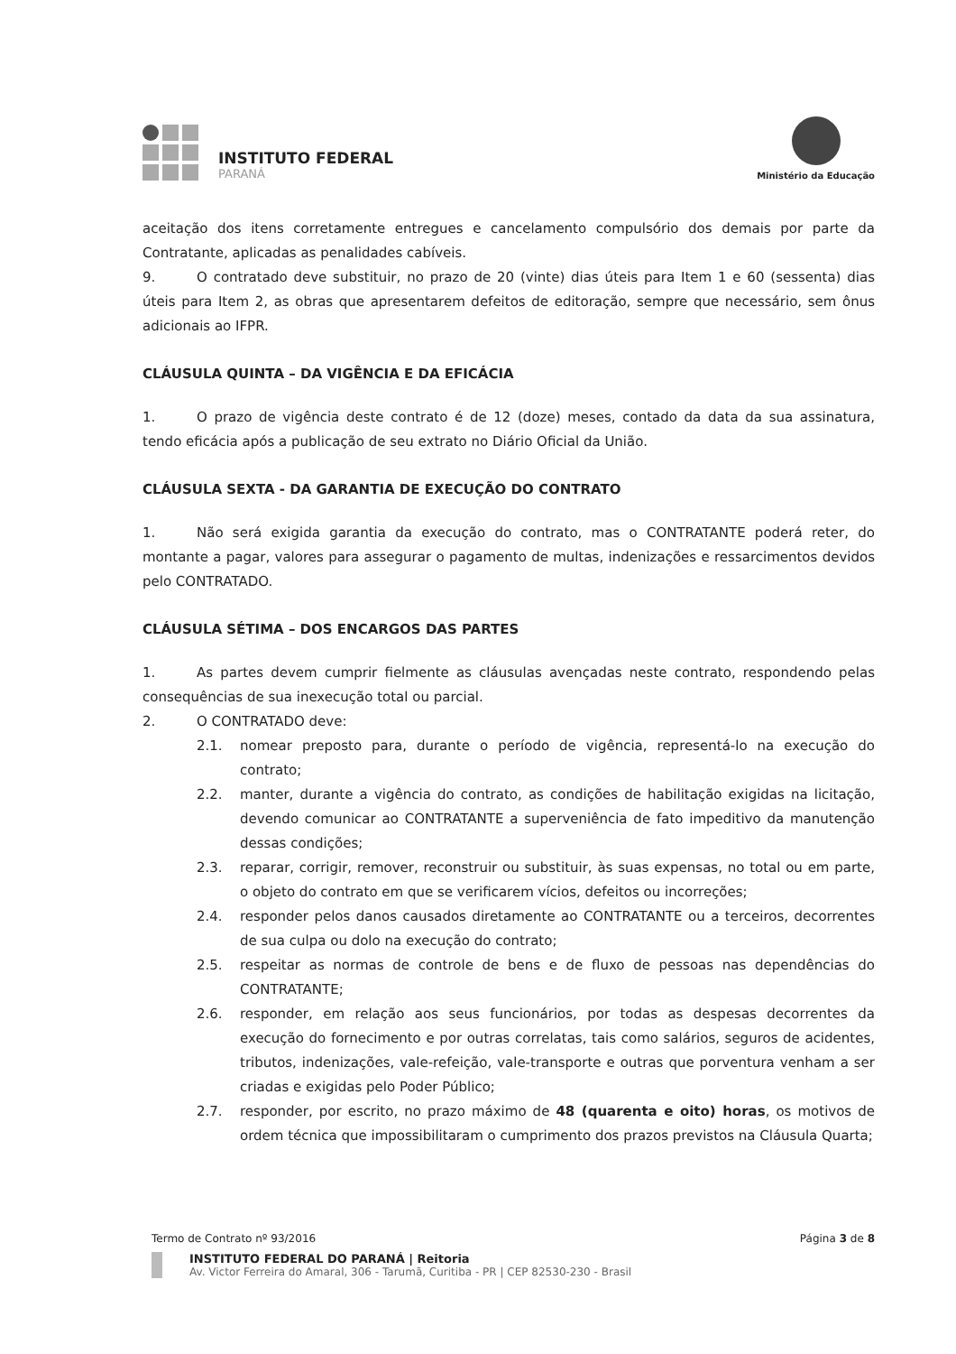INSTITUTO FEDERAL
PARANÁ
Ministério da Educação
aceitação dos itens corretamente entregues e cancelamento compulsório dos demais por parte da Contratante, aplicadas as penalidades cabíveis.
9. O contratado deve substituir, no prazo de 20 (vinte) dias úteis para Item 1 e 60 (sessenta) dias úteis para Item 2, as obras que apresentarem defeitos de editoração, sempre que necessário, sem ônus adicionais ao IFPR.
CLÁUSULA QUINTA – DA VIGÊNCIA E DA EFICÁCIA
1. O prazo de vigência deste contrato é de 12 (doze) meses, contado da data da sua assinatura, tendo eficácia após a publicação de seu extrato no Diário Oficial da União.
CLÁUSULA SEXTA - DA GARANTIA DE EXECUÇÃO DO CONTRATO
1. Não será exigida garantia da execução do contrato, mas o CONTRATANTE poderá reter, do montante a pagar, valores para assegurar o pagamento de multas, indenizações e ressarcimentos devidos pelo CONTRATADO.
CLÁUSULA SÉTIMA – DOS ENCARGOS DAS PARTES
1. As partes devem cumprir fielmente as cláusulas avençadas neste contrato, respondendo pelas consequências de sua inexecução total ou parcial.
2. O CONTRATADO deve:
2.1. nomear preposto para, durante o período de vigência, representá-lo na execução do contrato;
2.2. manter, durante a vigência do contrato, as condições de habilitação exigidas na licitação, devendo comunicar ao CONTRATANTE a superveniência de fato impeditivo da manutenção dessas condições;
2.3. reparar, corrigir, remover, reconstruir ou substituir, às suas expensas, no total ou em parte, o objeto do contrato em que se verificarem vícios, defeitos ou incorreções;
2.4. responder pelos danos causados diretamente ao CONTRATANTE ou a terceiros, decorrentes de sua culpa ou dolo na execução do contrato;
2.5. respeitar as normas de controle de bens e de fluxo de pessoas nas dependências do CONTRATANTE;
2.6. responder, em relação aos seus funcionários, por todas as despesas decorrentes da execução do fornecimento e por outras correlatas, tais como salários, seguros de acidentes, tributos, indenizações, vale-refeição, vale-transporte e outras que porventura venham a ser criadas e exigidas pelo Poder Público;
2.7. responder, por escrito, no prazo máximo de 48 (quarenta e oito) horas, os motivos de ordem técnica que impossibilitaram o cumprimento dos prazos previstos na Cláusula Quarta;
Termo de Contrato nº 93/2016 Página 3 de 8
INSTITUTO FEDERAL DO PARANÁ | Reitoria
Av. Victor Ferreira do Amaral, 306 - Tarumã, Curitiba - PR | CEP 82530-230 - Brasil